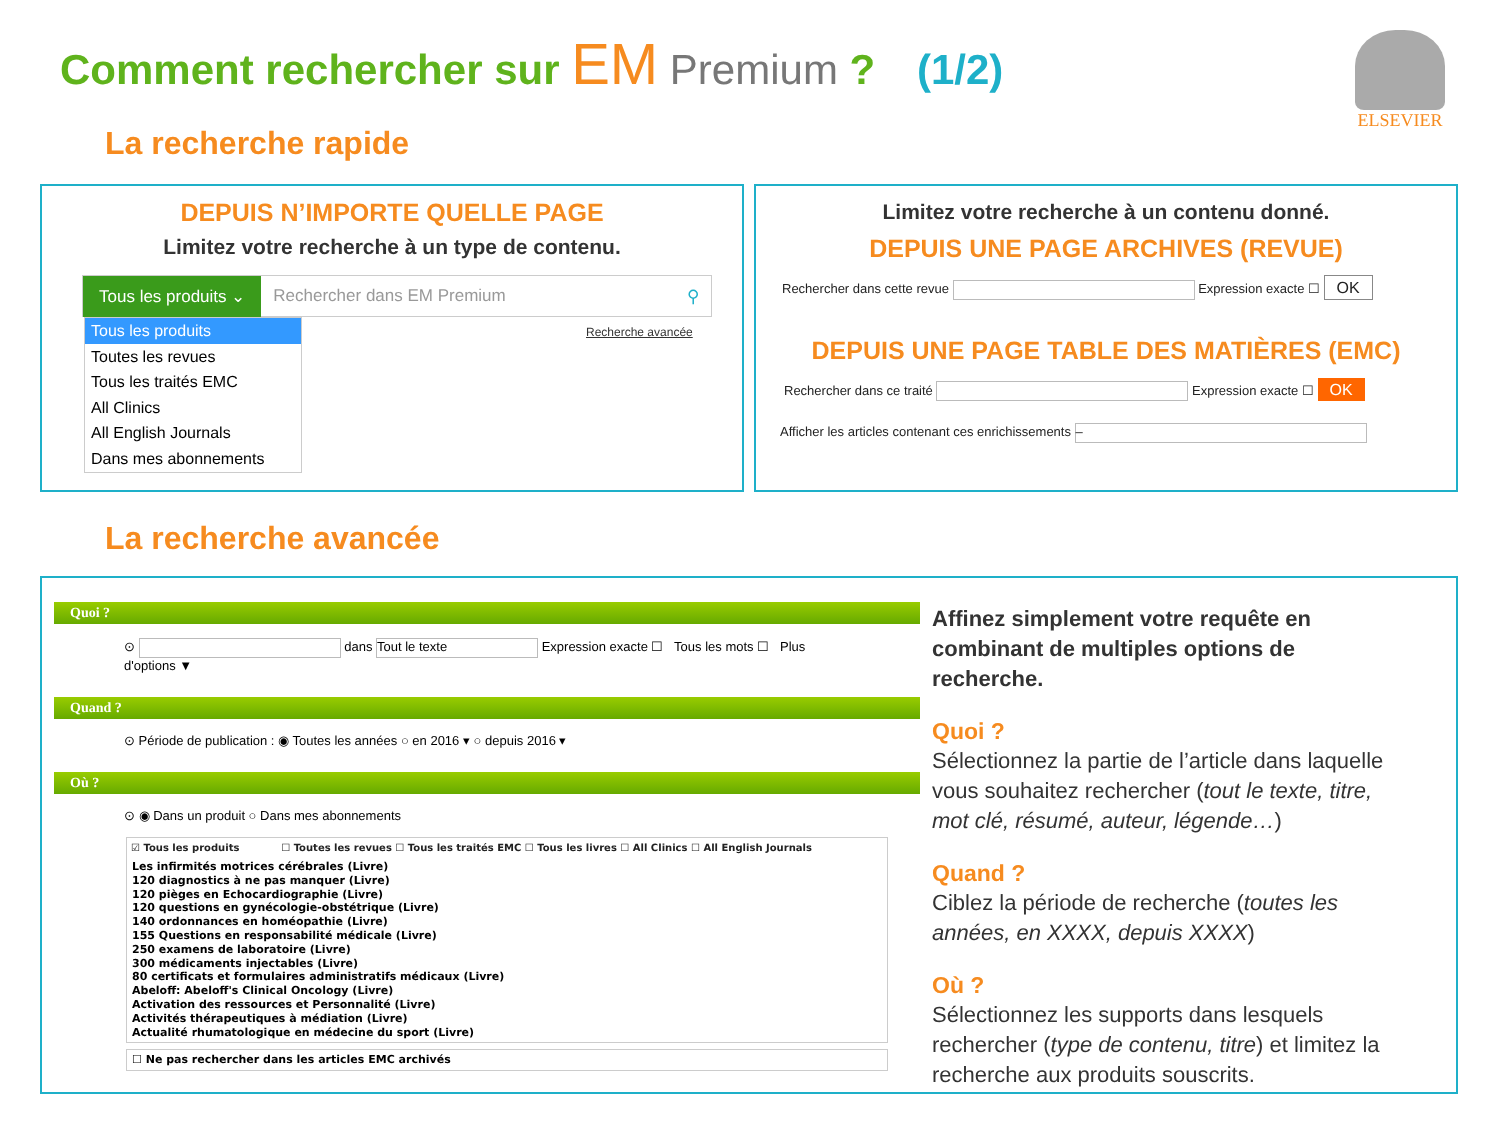Comment rechercher sur EM Premium ? (1/2)
ELSEVIER
La recherche rapide
DEPUIS N’IMPORTE QUELLE PAGE
Limitez votre recherche à un type de contenu.
Tous les produits ⌄ Rechercher dans EM Premium ⚲
Tous les produits
Toutes les revues
Tous les traités EMC
All Clinics
All English Journals
Dans mes abonnements
Recherche avancée
Limitez votre recherche à un contenu donné.
DEPUIS UNE PAGE ARCHIVES (REVUE)
Rechercher dans cette revue Expression exacte ☐ OK
DEPUIS UNE PAGE TABLE DES MATIÈRES (EMC)
Rechercher dans ce traité Expression exacte ☐ OK
Afficher les articles contenant ces enrichissements –
La recherche avancée
Quoi ?
⊙ dans Tout le texte Expression exacte ☐ Tous les mots ☐ Plus d'options ▼
Quand ?
⊙ Période de publication : ◉ Toutes les années ○ en 2016 ▾ ○ depuis 2016 ▾
Où ?
⊙ ◉ Dans un produit ○ Dans mes abonnements
☑ Tous les produits ☐ Toutes les revues ☐ Tous les traités EMC ☐ Tous les livres ☐ All Clinics ☐ All English Journals
Les infirmités motrices cérébrales (Livre)
120 diagnostics à ne pas manquer (Livre)
120 pièges en Echocardiographie (Livre)
120 questions en gynécologie-obstétrique (Livre)
140 ordonnances en homéopathie (Livre)
155 Questions en responsabilité médicale (Livre)
250 examens de laboratoire (Livre)
300 médicaments injectables (Livre)
80 certificats et formulaires administratifs médicaux (Livre)
Abeloff: Abeloff's Clinical Oncology (Livre)
Activation des ressources et Personnalité (Livre)
Activités thérapeutiques à médiation (Livre)
Actualité rhumatologique en médecine du sport (Livre)
☐ Ne pas rechercher dans les articles EMC archivés
Affinez simplement votre requête en combinant de multiples options de recherche.
Quoi ?
Sélectionnez la partie de l’article dans laquelle vous souhaitez rechercher (tout le texte, titre, mot clé, résumé, auteur, légende…)
Quand ?
Ciblez la période de recherche (toutes les années, en XXXX, depuis XXXX)
Où ?
Sélectionnez les supports dans lesquels rechercher (type de contenu, titre) et limitez la recherche aux produits souscrits.